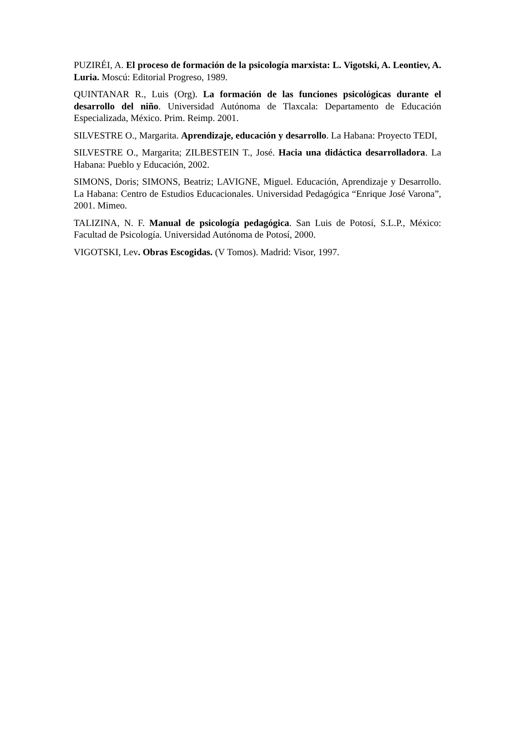PUZIRÉI, A. El proceso de formación de la psicología marxista: L. Vigotski, A. Leontiev, A. Luria. Moscú: Editorial Progreso, 1989.
QUINTANAR R., Luis (Org). La formación de las funciones psicológicas durante el desarrollo del niño. Universidad Autónoma de Tlaxcala: Departamento de Educación Especializada, México. Prim. Reimp. 2001.
SILVESTRE O., Margarita. Aprendizaje, educación y desarrollo. La Habana: Proyecto TEDI,
SILVESTRE O., Margarita; ZILBESTEIN T., José. Hacia una didáctica desarrolladora. La Habana: Pueblo y Educación, 2002.
SIMONS, Doris; SIMONS, Beatriz; LAVIGNE, Miguel. Educación, Aprendizaje y Desarrollo. La Habana: Centro de Estudios Educacionales. Universidad Pedagógica “Enrique José Varona”, 2001. Mimeo.
TALIZINA, N. F. Manual de psicología pedagógica. San Luis de Potosí, S.L.P., México: Facultad de Psicología. Universidad Autónoma de Potosí, 2000.
VIGOTSKI, Lev. Obras Escogidas. (V Tomos). Madrid: Visor, 1997.